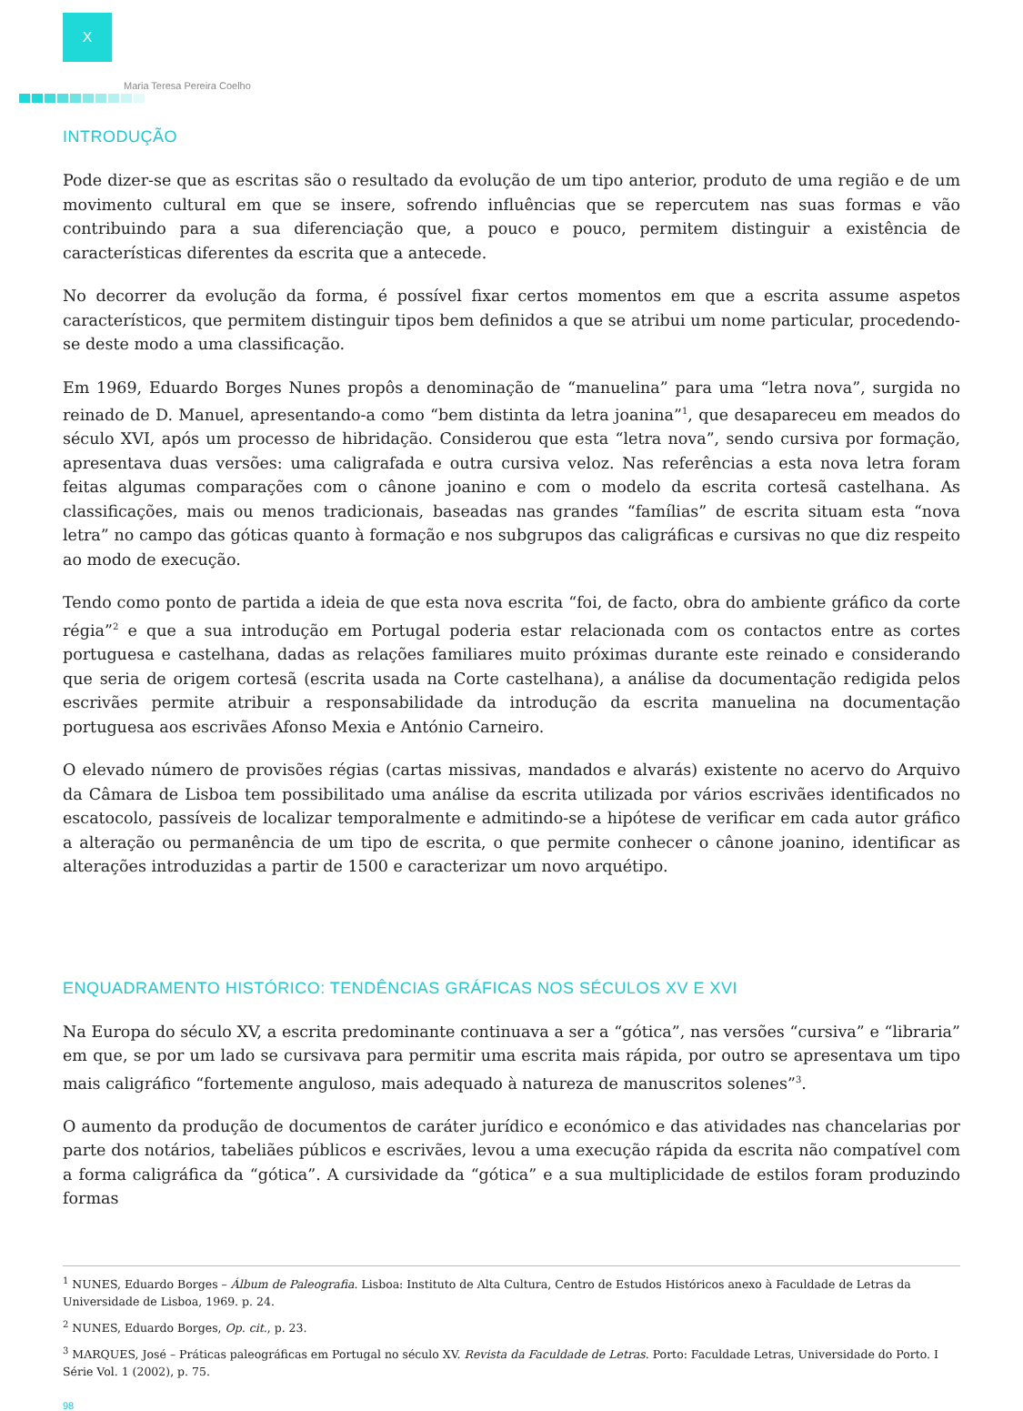X
Maria Teresa Pereira Coelho
INTRODUÇÃO
Pode dizer-se que as escritas são o resultado da evolução de um tipo anterior, produto de uma região e de um movimento cultural em que se insere, sofrendo influências que se repercutem nas suas formas e vão contribuindo para a sua diferenciação que, a pouco e pouco, permitem distinguir a existência de características diferentes da escrita que a antecede.
No decorrer da evolução da forma, é possível fixar certos momentos em que a escrita assume aspetos característicos, que permitem distinguir tipos bem definidos a que se atribui um nome particular, procedendo-se deste modo a uma classificação.
Em 1969, Eduardo Borges Nunes propôs a denominação de “manuelina” para uma “letra nova”, surgida no reinado de D. Manuel, apresentando-a como “bem distinta da letra joanina”<sup>1</sup>, que desapareceu em meados do século XVI, após um processo de hibridação. Considerou que esta “letra nova”, sendo cursiva por formação, apresentava duas versões: uma caligrafada e outra cursiva veloz. Nas referências a esta nova letra foram feitas algumas comparações com o cânone joanino e com o modelo da escrita cortesã castelhana. As classificações, mais ou menos tradicionais, baseadas nas grandes “famílias” de escrita situam esta “nova letra” no campo das góticas quanto à formação e nos subgrupos das caligráficas e cursivas no que diz respeito ao modo de execução.
Tendo como ponto de partida a ideia de que esta nova escrita “foi, de facto, obra do ambiente gráfico da corte régia”<sup>2</sup> e que a sua introdução em Portugal poderia estar relacionada com os contactos entre as cortes portuguesa e castelhana, dadas as relações familiares muito próximas durante este reinado e considerando que seria de origem cortesã (escrita usada na Corte castelhana), a análise da documentação redigida pelos escrivães permite atribuir a responsabilidade da introdução da escrita manuelina na documentação portuguesa aos escrivães Afonso Mexia e António Carneiro.
O elevado número de provisões régias (cartas missivas, mandados e alvarás) existente no acervo do Arquivo da Câmara de Lisboa tem possibilitado uma análise da escrita utilizada por vários escrivães identificados no escatocolo, passíveis de localizar temporalmente e admitindo-se a hipótese de verificar em cada autor gráfico a alteração ou permanência de um tipo de escrita, o que permite conhecer o cânone joanino, identificar as alterações introduzidas a partir de 1500 e caracterizar um novo arquétipo.
ENQUADRAMENTO HISTÓRICO: TENDÊNCIAS GRÁFICAS NOS SÉCULOS XV E XVI
Na Europa do século XV, a escrita predominante continuava a ser a “gótica”, nas versões “cursiva” e “libraria” em que, se por um lado se cursivava para permitir uma escrita mais rápida, por outro se apresentava um tipo mais caligráfico “fortemente anguloso, mais adequado à natureza de manuscritos solenes”<sup>3</sup>.
O aumento da produção de documentos de caráter jurídico e económico e das atividades nas chancelarias por parte dos notários, tabeliães públicos e escrivães, levou a uma execução rápida da escrita não compatível com a forma caligráfica da “gótica”. A cursividade da “gótica” e a sua multiplicidade de estilos foram produzindo formas
<sup>1</sup> NUNES, Eduardo Borges – Álbum de Paleografia. Lisboa: Instituto de Alta Cultura, Centro de Estudos Históricos anexo à Faculdade de Letras da Universidade de Lisboa, 1969. p. 24.
<sup>2</sup> NUNES, Eduardo Borges, Op. cit., p. 23.
<sup>3</sup> MARQUES, José – Práticas paleográficas em Portugal no século XV. Revista da Faculdade de Letras. Porto: Faculdade Letras, Universidade do Porto. I Série Vol. 1 (2002), p. 75.
98